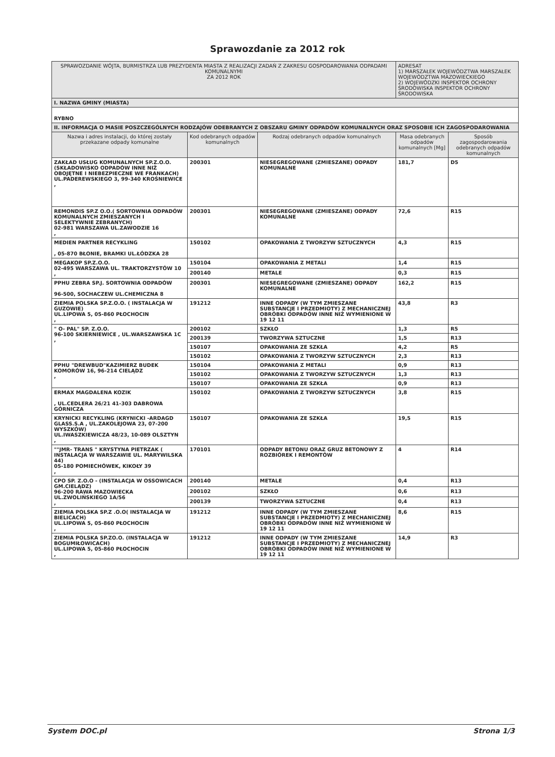Sprawozdanie za 2012 rok
| SPRAWOZDANIE WÓJTA, BURMISTRZA LUB PREZYDENTA MIASTA Z REALIZACJI ZADAŃ Z ZAKRESU GOSPODAROWANIA ODPADAMI KOMUNALNYMI ZA 2012 ROK | | | ADRESAT 1) MARSZAŁEK WOJEWÓDZTWA MARSZAŁEK WOJEWÓDZTWA MAZOWIECKIEGO 2) WOJEWÓDZKI INSPEKTOR OCHRONY ŚRODOWISKA INSPEKTOR OCHRONY ŚRODOWISKA | |
| I. NAZWA GMINY (MIASTA) | | | | |
| RYBNO | | | | |
| II. INFORMACJA O MASIE POSZCZEGÓLNYCH RODZAJÓW ODEBRANYCH Z OBSZARU GMINY ODPADÓW KOMUNALNYCH ORAZ SPOSOBIE ICH ZAGOSPODAROWANIA | | | | |
| Nazwa i adres instalacji, do której zostały przekazane odpady komunalne | Kod odebranych odpadów komunalnych | Rodzaj odebranych odpadów komunalnych | Masa odebranych odpadów komunalnych [Mg] | Sposób zagospodarowania odebranych odpadów komunalnych |
| ZAKŁAD USŁUG KOMUNALNYCH SP.Z.O.O.(SKŁADOWISKO ODPADÓW INNE NIŻ OBOJĘTNE I NIEBEZPIECZNE WE FRANKACH) UL.PADEREWSKIEGO 3, 99-340 KROŚNIEWICE , | 200301 | NIESEGREGOWANE (ZMIESZANE) ODPADY KOMUNALNE | 181,7 | D5 |
| REMONDIS SP.Z O.O.( SORTOWNIA ODPADÓW KOMUNALNYCH ZMIESZANYCH I SELEKTYWNIE ZEBRANYCH) 02-981 WARSZAWA UL.ZAWODZIE 16 , | 200301 | NIESEGREGOWANE (ZMIESZANE) ODPADY KOMUNALNE | 72,6 | R15 |
| MEDIEN PARTNER RECYKLING , 05-870 BŁONIE, BRAMKI UL.ŁÓDZKA 28 | 150102 | OPAKOWANIA Z TWORZYW SZTUCZNYCH | 4,3 | R15 |
| MEGAKOP SP.Z.O.O. 02-495 WARSZAWA UL. TRAKTORZYSTÓW 10 , | 150104 | OPAKOWANIA Z METALI | 1,4 | R15 |
| | 200140 | METALE | 0,3 | R15 |
| PPHU ZEBRA SP.J. SORTOWNIA ODPADÓW 96-500, SOCHACZEW UL.CHEMICZNA 8 | 200301 | NIESEGREGOWANE (ZMIESZANE) ODPADY KOMUNALNE | 162,2 | R15 |
| ZIEMIA POLSKA SP.Z.O.O. ( INSTALACJA W GUZOWIE) UL.LIPOWA 5, 05-860 PŁOCHOCIN , | 191212 | INNE ODPADY (W TYM ZMIESZANE SUBSTANCJE I PRZEDMIOTY) Z MECHANICZNEJ OBRÓBKI ODPADÓW INNE NIŻ WYMIENIONE W 19 12 11 | 43,8 | R3 |
| " O- PAL" SP. Z.O.O. 96-100 SKIERNIEWICE , UL.WARSZAWSKA 1C , | 200102 | SZKŁO | 1,3 | R5 |
| | 200139 | TWORZYWA SZTUCZNE | 1,5 | R13 |
| | 150107 | OPAKOWANIA ZE SZKŁA | 4,2 | R5 |
| | 150102 | OPAKOWANIA Z TWORZYW SZTUCZNYCH | 2,3 | R13 |
| PPHU "DREWBUD"KAZIMIERZ BUDEK KOMORÓW 16, 96-214 CIELĄDZ , | 150104 | OPAKOWANIA Z METALI | 0,9 | R13 |
| | 150102 | OPAKOWANIA Z TWORZYW SZTUCZNYCH | 1,3 | R13 |
| | 150107 | OPAKOWANIA ZE SZKŁA | 0,9 | R13 |
| ERMAX MAGDALENA KOZIK , UL.CEDLERA 26/21 41-303 DABROWA GÓRNICZA | 150102 | OPAKOWANIA Z TWORZYW SZTUCZNYCH | 3,8 | R15 |
| KRYNICKI RECYKLING (KRYNICKI -ARDAGD GLASS.S.A , UL.ZAKOLEJOWA 23, 07-200 WYSZKÓW) UL.IWASZKIEWICZA 48/23, 10-089 OLSZTYN , | 150107 | OPAKOWANIA ZE SZKŁA | 19,5 | R15 |
| ""JMR- TRANS " KRYSTYNA PIETRZAK ( INSTALACJA W WARSZAWIE UL. MARYWILSKA 44) 05-180 POMIECHÓWEK, KIKOŁY 39 , | 170101 | ODPADY BETONU ORAZ GRUZ BETONOWY Z ROZBIÓREK I REMONTÓW | 4 | R14 |
| CPO SP. Z.O.O - (INSTALACJA W OSSOWICACH GM.CIELĄDZ) 96-200 RAWA MAZOWIECKA UL.ZWOLIŃSKIEGO 1A/56 , | 200140 | METALE | 0,4 | R13 |
| | 200102 | SZKŁO | 0,6 | R13 |
| | 200139 | TWORZYWA SZTUCZNE | 0,4 | R13 |
| ZIEMIA POLSKA SP.Z .O.O( INSTALACJA W BIELICACH) UL.LIPOWA 5, 05-860 PŁOCHOCIN , | 191212 | INNE ODPADY (W TYM ZMIESZANE SUBSTANCJE I PRZEDMIOTY) Z MECHANICZNEJ OBRÓBKI ODPADÓW INNE NIŻ WYMIENIONE W 19 12 11 | 8,6 | R15 |
| ZIEMIA POLSKA SP.ZO.O. (INSTALACJA W BOGUMIŁOWICACH) UL.LIPOWA 5, 05-860 PŁOCHOCIN , | 191212 | INNE ODPADY (W TYM ZMIESZANE SUBSTANCJE I PRZEDMIOTY) Z MECHANICZNEJ OBRÓBKI ODPADÓW INNE NIŻ WYMIENIONE W 19 12 11 | 14,9 | R3 |
System DOC.pl Strona 1/3